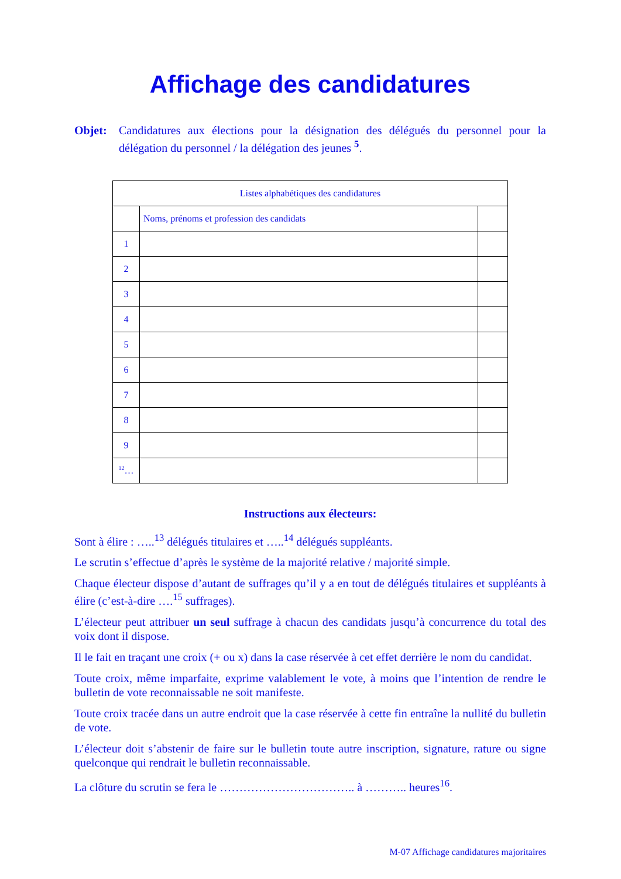Affichage des candidatures
Objet: Candidatures aux élections pour la désignation des délégués du personnel pour la délégation du personnel / la délégation des jeunes <sup>5</sup>.
| Listes alphabétiques des candidatures | | |
| --- | --- | --- |
| | Noms, prénoms et profession des candidats | |
| 1 | | |
| 2 | | |
| 3 | | |
| 4 | | |
| 5 | | |
| 6 | | |
| 7 | | |
| 8 | | |
| 9 | | |
| <sup>12</sup>… | | |
Instructions aux électeurs:
Sont à élire : …..<sup>13</sup> délégués titulaires et …..<sup>14</sup> délégués suppléants.
Le scrutin s’effectue d’après le système de la majorité relative / majorité simple.
Chaque électeur dispose d’autant de suffrages qu’il y a en tout de délégués titulaires et suppléants à élire (c’est-à-dire ….<sup>15</sup> suffrages).
L’électeur peut attribuer un seul suffrage à chacun des candidats jusqu’à concurrence du total des voix dont il dispose.
Il le fait en traçant une croix (+ ou x) dans la case réservée à cet effet derrière le nom du candidat.
Toute croix, même imparfaite, exprime valablement le vote, à moins que l’intention de rendre le bulletin de vote reconnaissable ne soit manifeste.
Toute croix tracée dans un autre endroit que la case réservée à cette fin entraîne la nullité du bulletin de vote.
L’électeur doit s’abstenir de faire sur le bulletin toute autre inscription, signature, rature ou signe quelconque qui rendrait le bulletin reconnaissable.
La clôture du scrutin se fera le …………………………….. à ……….. heures<sup>16</sup>.
M-07 Affichage candidatures majoritaires